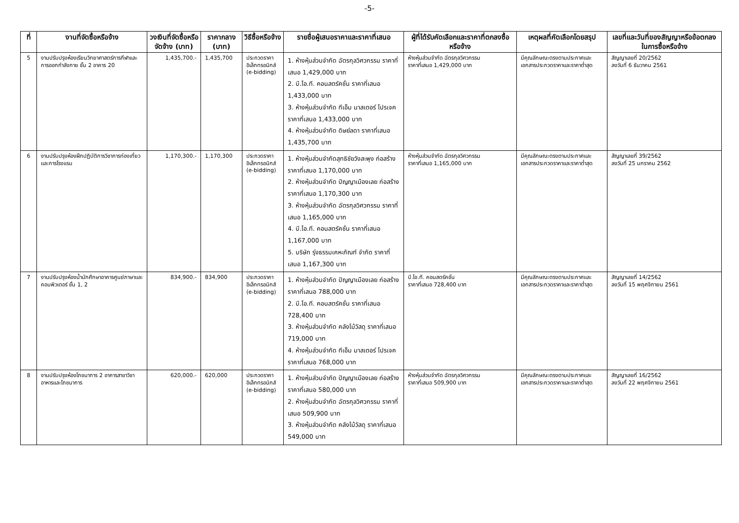-5-
| ที่ | งานที่จัดซื้อหรือจ้าง | วงเงินที่จัดซื้อหรือจัดจ้าง (บาท) | ราคากลาง (บาท) | วิธีซื้อหรือจ้าง | รายชื่อผู้เสนอราคาและราคาที่เสนอ | ผู้ที่ได้รับคัดเลือกและราคาที่ตกลงซื้อหรือจ้าง | เหตุผลที่คัดเลือกโดยสรุป | เลขที่และวันที่ของสัญญาหรือข้อตกลงในการซื้อหรือจ้าง |
| --- | --- | --- | --- | --- | --- | --- | --- | --- |
| 5 | งานปรับปรุงห้องเรียนวิทยาศาสตร์การกีฬาและการออกกำลังกาย ชั้น 2 อาคาร 20 | 1,435,700.- | 1,435,700 | ประกวดราคาอิเล็กทรอนิกส์ (e-bidding) | 1. ห้างหุ้นส่วนจำกัด ฉัตรกุลวิศวกรรม ราคาที่เสนอ 1,429,000 บาท 2. บี.โอ.ที. คอนสตรัคชั่น ราคาที่เสนอ 1,433,000 บาท 3. ห้างหุ้นส่วนจำกัด ทีเอ็ม มาสเตอร์ โปรเจค ราคาที่เสนอ 1,433,000 บาท 4. ห้างหุ้นส่วนจำกัด ดิษย์ลดา ราคาที่เสนอ 1,435,700 บาท | ห้างหุ้นส่วนจำกัด ฉัตรกุลวิศวกรรม ราคาที่เสนอ 1,429,000 บาท | มีคุณลักษณะตรงตามประกาศและเอกสารประกวดราคาและราคาต่ำสุด | สัญญาเลขที่ 20/2562 ลงวันที่ 6 ธันวาคม 2561 |
| 6 | งานปรับปรุงห้องฝึกปฏิบัติการวิชาการท่องเที่ยวและการโรงแรม | 1,170,300.- | 1,170,300 | ประกวดราคาอิเล็กทรอนิกส์ (e-bidding) | 1. ห้างหุ้นส่วนจำกัดสุทธิชัยวังสะพุง ก่อสร้าง ราคาที่เสนอ 1,170,000 บาท 2. ห้างหุ้นส่วนจำกัด ปัญญาเมืองเลย ก่อสร้าง ราคาที่เสนอ 1,170,300 บาท 3. ห้างหุ้นส่วนจำกัด ฉัตรกุลวิศวกรรม ราคาที่เสนอ 1,165,000 บาท 4. บี.โอ.ที. คอนสตรัคชั่น ราคาที่เสนอ 1,167,000 บาท 5. บริษัท รุ่งธรรมเคหะภัณฑ์ จำกัด ราคาที่เสนอ 1,167,300 บาท | ห้างหุ้นส่วนจำกัด ฉัตรกุลวิศวกรรม ราคาที่เสนอ 1,165,000 บาท | มีคุณลักษณะตรงตามประกาศและเอกสารประกวดราคาและราคาต่ำสุด | สัญญาเลขที่ 39/2562 ลงวันที่ 25 มกราคม 2562 |
| 7 | งานปรับปรุงห้องน้ำนักศึกษาอาคารศูนย์ภาษาและคอมพิวเตอร์ ชั้น 1, 2 | 834,900.- | 834,900 | ประกวดราคาอิเล็กทรอนิกส์ (e-bidding) | 1. ห้างหุ้นส่วนจำกัด ปัญญาเมืองเลย ก่อสร้าง ราคาที่เสนอ 788,000 บาท 2. บี.โอ.ที. คอนสตรัคชั่น ราคาที่เสนอ 728,400 บาท 3. ห้างหุ้นส่วนจำกัด คลังไม้วัสดุ ราคาที่เสนอ 719,000 บาท 4. ห้างหุ้นส่วนจำกัด ทีเอ็ม มาสเตอร์ โปรเจค ราคาที่เสนอ 768,000 บาท | บี.โอ.ที. คอนสตรัคชั่น ราคาที่เสนอ 728,400 บาท | มีคุณลักษณะตรงตามประกาศและเอกสารประกวดราคาและราคาต่ำสุด | สัญญาเลขที่ 14/2562 ลงวันที่ 15 พฤศจิกายน 2561 |
| 8 | งานปรับปรุงห้องโภชนาการ 2 อาคารสาขาวิชาอาหารและโภชนาการ | 620,000.- | 620,000 | ประกวดราคาอิเล็กทรอนิกส์ (e-bidding) | 1. ห้างหุ้นส่วนจำกัด ปัญญาเมืองเลย ก่อสร้าง ราคาที่เสนอ 580,000 บาท 2. ห้างหุ้นส่วนจำกัด ฉัตรกุลวิศวกรรม ราคาที่เสนอ 509,900 บาท 3. ห้างหุ้นส่วนจำกัด คลังไม้วัสดุ ราคาที่เสนอ 549,000 บาท | ห้างหุ้นส่วนจำกัด ฉัตรกุลวิศวกรรม ราคาที่เสนอ 509,900 บาท | มีคุณลักษณะตรงตามประกาศและเอกสารประกวดราคาและราคาต่ำสุด | สัญญาเลขที่ 16/2562 ลงวันที่ 22 พฤศจิกายน 2561 |